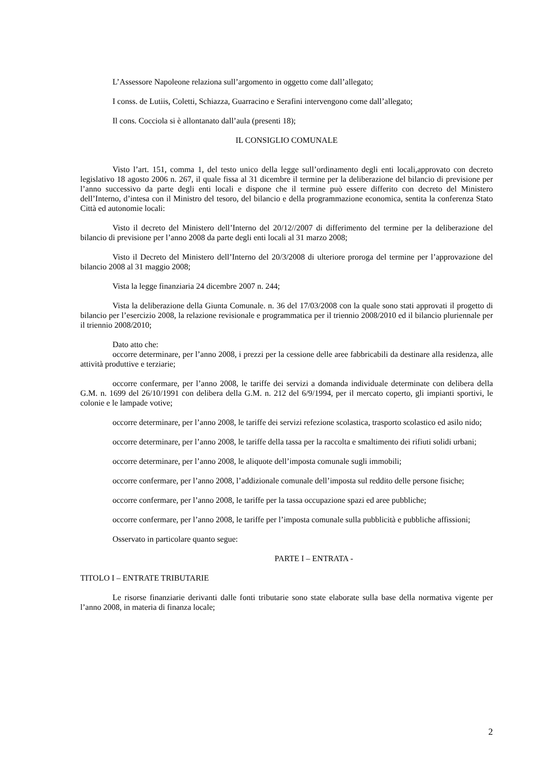L’Assessore Napoleone relaziona sull’argomento in oggetto come dall’allegato;
I conss. de Lutiis, Coletti, Schiazza, Guarracino e Serafini intervengono come dall’allegato;
Il cons. Cocciola si è allontanato dall’aula (presenti 18);
IL CONSIGLIO COMUNALE
Visto l’art. 151, comma 1, del testo unico della legge sull’ordinamento degli enti locali,approvato con decreto legislativo 18 agosto 2006 n. 267, il quale fissa al 31 dicembre il termine per la deliberazione del bilancio di previsione per l’anno successivo da parte degli enti locali e dispone che il termine può essere differito con decreto del Ministero dell’Interno, d’intesa con il Ministro del tesoro, del bilancio e della programmazione economica, sentita la conferenza Stato Città ed autonomie locali:
Visto il decreto del Ministero dell’Interno del 20/12//2007 di differimento del termine per la deliberazione del bilancio di previsione per l’anno 2008 da parte degli enti locali al 31 marzo 2008;
Visto il Decreto del Ministero dell’Interno del 20/3/2008 di ulteriore proroga del termine per l’approvazione del bilancio 2008 al 31 maggio 2008;
Vista la legge finanziaria 24 dicembre 2007 n. 244;
Vista la deliberazione della Giunta Comunale. n. 36 del 17/03/2008 con la quale sono stati approvati il progetto di bilancio per l’esercizio 2008, la relazione revisionale e programmatica per il triennio 2008/2010 ed il bilancio pluriennale per il triennio 2008/2010;
Dato atto che:
occorre determinare, per l’anno 2008, i prezzi per la cessione delle aree fabbricabili da destinare alla residenza, alle attività produttive e terziarie;
occorre confermare, per l’anno 2008, le tariffe dei servizi a domanda individuale determinate con delibera della G.M. n. 1699 del 26/10/1991 con delibera della G.M. n. 212 del 6/9/1994, per il mercato coperto, gli impianti sportivi, le colonie e le lampade votive;
occorre determinare, per l’anno 2008, le tariffe dei servizi refezione scolastica, trasporto scolastico ed asilo nido;
occorre determinare, per l’anno 2008, le tariffe della tassa per la raccolta e smaltimento dei rifiuti solidi urbani;
occorre determinare, per l’anno 2008, le aliquote dell’imposta comunale sugli immobili;
occorre confermare, per l’anno 2008, l’addizionale comunale dell’imposta sul reddito delle persone fisiche;
occorre confermare, per l’anno 2008, le tariffe per la tassa occupazione spazi ed aree pubbliche;
occorre confermare, per l’anno 2008, le tariffe per l’imposta comunale sulla pubblicità e pubbliche affissioni;
Osservato in particolare quanto segue:
PARTE I – ENTRATA -
TITOLO I – ENTRATE TRIBUTARIE
Le risorse finanziarie derivanti dalle fonti tributarie sono state elaborate sulla base della normativa vigente per l’anno 2008, in materia di finanza locale;
2